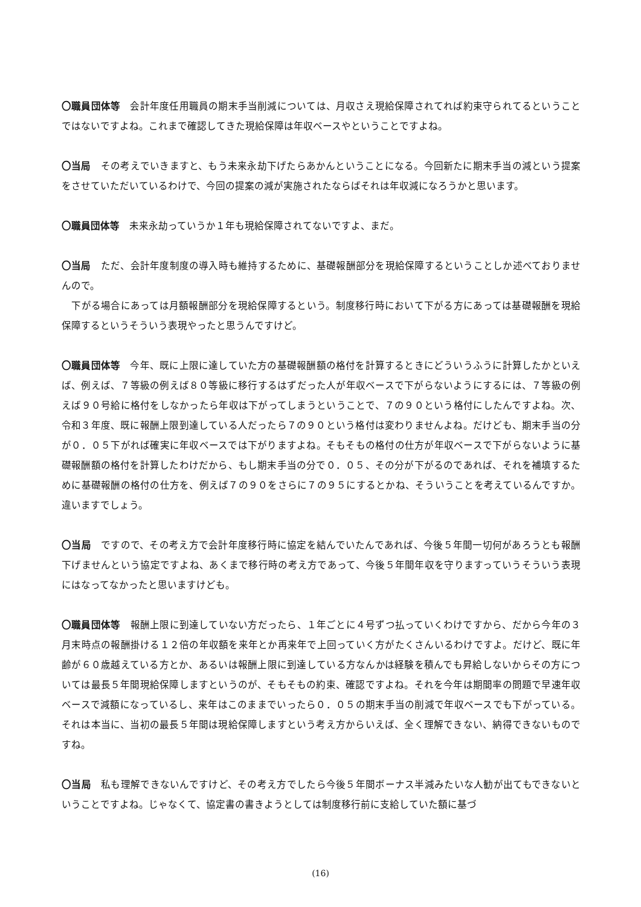〇職員団体等　会計年度任用職員の期末手当削減については、月収さえ現給保障されてれば約束守られてるということではないですよね。これまで確認してきた現給保障は年収ベースやということですよね。
〇当局　その考えでいきますと、もう未来永劫下げたらあかんということになる。今回新たに期末手当の減という提案をさせていただいているわけで、今回の提案の減が実施されたならばそれは年収減になろうかと思います。
〇職員団体等　未来永劫っていうか１年も現給保障されてないですよ、まだ。
〇当局　ただ、会計年度制度の導入時も維持するために、基礎報酬部分を現給保障するということしか述べておりませんので。
　下がる場合にあっては月額報酬部分を現給保障するという。制度移行時において下がる方にあっては基礎報酬を現給保障するというそういう表現やったと思うんですけど。
〇職員団体等　今年、既に上限に達していた方の基礎報酬額の格付を計算するときにどういうふうに計算したかといえば、例えば、７等級の例えば８０等級に移行するはずだった人が年収ベースで下がらないようにするには、７等級の例えば９０号給に格付をしなかったら年収は下がってしまうということで、７の９０という格付にしたんですよね。次、令和３年度、既に報酬上限到達している人だったら７の９０という格付は変わりませんよね。だけども、期末手当の分が０．０５下がれば確実に年収ベースでは下がりますよね。そもそもの格付の仕方が年収ベースで下がらないように基礎報酬額の格付を計算したわけだから、もし期末手当の分で０．０５、その分が下がるのであれば、それを補填するために基礎報酬の格付の仕方を、例えば７の９０をさらに７の９５にするとかね、そういうことを考えているんですか。違いますでしょう。
〇当局　ですので、その考え方で会計年度移行時に協定を結んでいたんであれば、今後５年間一切何があろうとも報酬下げませんという協定ですよね、あくまで移行時の考え方であって、今後５年間年収を守りますっていうそういう表現にはなってなかったと思いますけども。
〇職員団体等　報酬上限に到達していない方だったら、１年ごとに４号ずつ払っていくわけですから、だから今年の３月末時点の報酬掛ける１２倍の年収額を来年とか再来年で上回っていく方がたくさんいるわけですよ。だけど、既に年齢が６０歳越えている方とか、あるいは報酬上限に到達している方なんかは経験を積んでも昇給しないからその方については最長５年間現給保障しますというのが、そもそもの約束、確認ですよね。それを今年は期間率の問題で早速年収ベースで減額になっているし、来年はこのままでいったら０．０５の期末手当の削減で年収ベースでも下がっている。それは本当に、当初の最長５年間は現給保障しますという考え方からいえば、全く理解できない、納得できないものですね。
〇当局　私も理解できないんですけど、その考え方でしたら今後５年間ボーナス半減みたいな人勧が出てもできないということですよね。じゃなくて、協定書の書きようとしては制度移行前に支給していた額に基づ
(16)